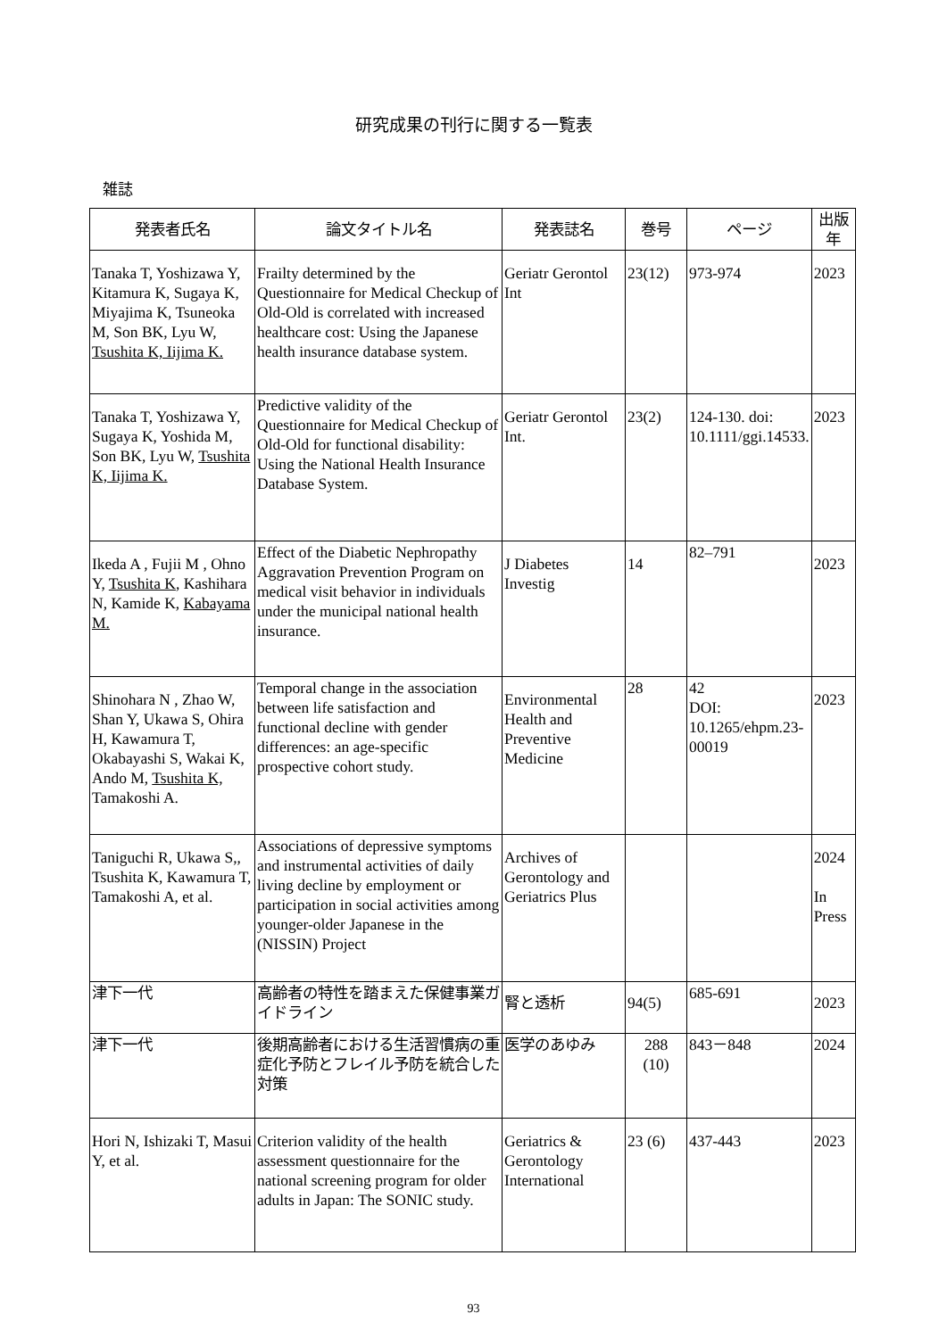研究成果の刊行に関する一覧表
雑誌
| 発表者氏名 | 論文タイトル名 | 発表誌名 | 巻号 | ページ | 出版年 |
| --- | --- | --- | --- | --- | --- |
| Tanaka T, Yoshizawa Y, Kitamura K, Sugaya K, Miyajima K, Tsuneoka M, Son BK, Lyu W, Tsushita K, Iijima K. | Frailty determined by the Questionnaire for Medical Checkup of Old-Old is correlated with increased healthcare cost: Using the Japanese health insurance database system. | Geriatr Gerontol Int | 23(12) | 973-974 | 2023 |
| Tanaka T, Yoshizawa Y, Sugaya K, Yoshida M, Son BK, Lyu W, Tsushita K, Iijima K. | Predictive validity of the Questionnaire for Medical Checkup of Old-Old for functional disability: Using the National Health Insurance Database System. | Geriatr Gerontol Int. | 23(2) | 124-130. doi: 10.1111/ggi.14533. | 2023 |
| Ikeda A , Fujii M , Ohno Y, Tsushita K , Kashihara N, Kamide K, Kabayama M. | Effect of the Diabetic Nephropathy Aggravation Prevention Program on medical visit behavior in individuals under the municipal national health insurance. | J Diabetes Investig | 14 | 82–791 | 2023 |
| Shinohara N , Zhao W, Shan Y, Ukawa S, Ohira H, Kawamura T, Okabayashi S, Wakai K, Ando M, Tsushita K, Tamakoshi A. | Temporal change in the association between life satisfaction and functional decline with gender differences: an age-specific prospective cohort study. | Environmental Health and Preventive Medicine | 28 | 42 DOI: 10.1265/ehpm.23-00019 | 2023 |
| Taniguchi R, Ukawa S,, Tsushita K, Kawamura T, Tamakoshi A, et al. | Associations of depressive symptoms and instrumental activities of daily living decline by employment or participation in social activities among younger-older Japanese in the (NISSIN) Project | Archives of Gerontology and Geriatrics Plus | | | 2024 In Press |
| 津下一代 | 高齢者の特性を踏まえた保健事業ガイドライン | 腎と透析 | 94(5) | 685-691 | 2023 |
| 津下一代 | 後期高齢者における生活習慣病の重症化予防とフレイル予防を統合した対策 | 医学のあゆみ | 288 (10) | 843－848 | 2024 |
| Hori N, Ishizaki T, Masui Y, et al. | Criterion validity of the health assessment questionnaire for the national screening program for older adults in Japan: The SONIC study. | Geriatrics & Gerontology International | 23 (6) | 437-443 | 2023 |
93